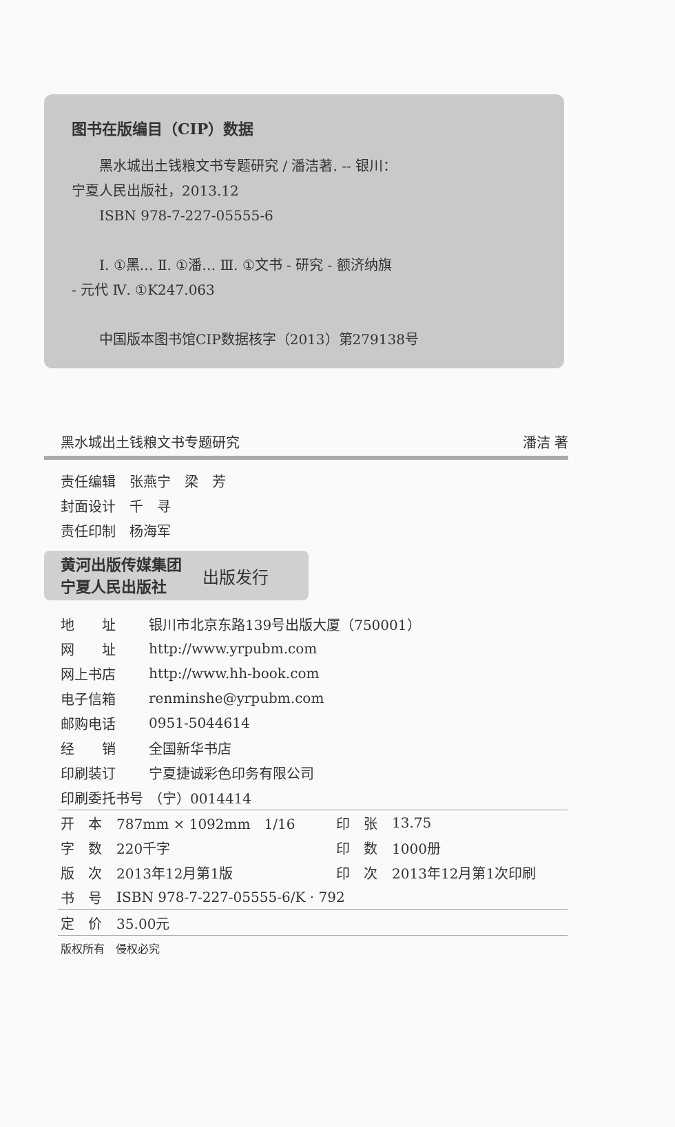图书在版编目（CIP）数据
黑水城出土钱粮文书专题研究 / 潘洁著. -- 银川：
宁夏人民出版社，2013.12
ISBN 978-7-227-05555-6
Ⅰ. ①黑… Ⅱ. ①潘… Ⅲ. ①文书 - 研究 - 额济纳旗
- 元代 Ⅳ. ①K247.063
中国版本图书馆CIP数据核字（2013）第279138号
黑水城出土钱粮文书专题研究 潘洁 著
责任编辑　张燕宁　梁　芳
封面设计　千　寻
责任印制　杨海军
黄河出版传媒集团
宁夏人民出版社 出版发行
| 地 址 | 银川市北京东路139号出版大厦（750001） |
| 网 址 | http://www.yrpubm.com |
| 网上书店 | http://www.hh-book.com |
| 电子信箱 | renminshe@yrpubm.com |
| 邮购电话 | 0951-5044614 |
| 经 销 | 全国新华书店 |
| 印刷装订 | 宁夏捷诚彩色印务有限公司 |
| 印刷委托书号 | （宁）0014414 |
| 开 本 | 787mm × 1092mm 1/16 | 印 张 | 13.75 |
| 字 数 | 220千字 | 印 数 | 1000册 |
| 版 次 | 2013年12月第1版 | 印 次 | 2013年12月第1次印刷 |
| 书 号 | ISBN 978-7-227-05555-6/K · 792 | | |
| 定 价 | 35.00元 | | |
| 版权所有 侵权必究 | | | |